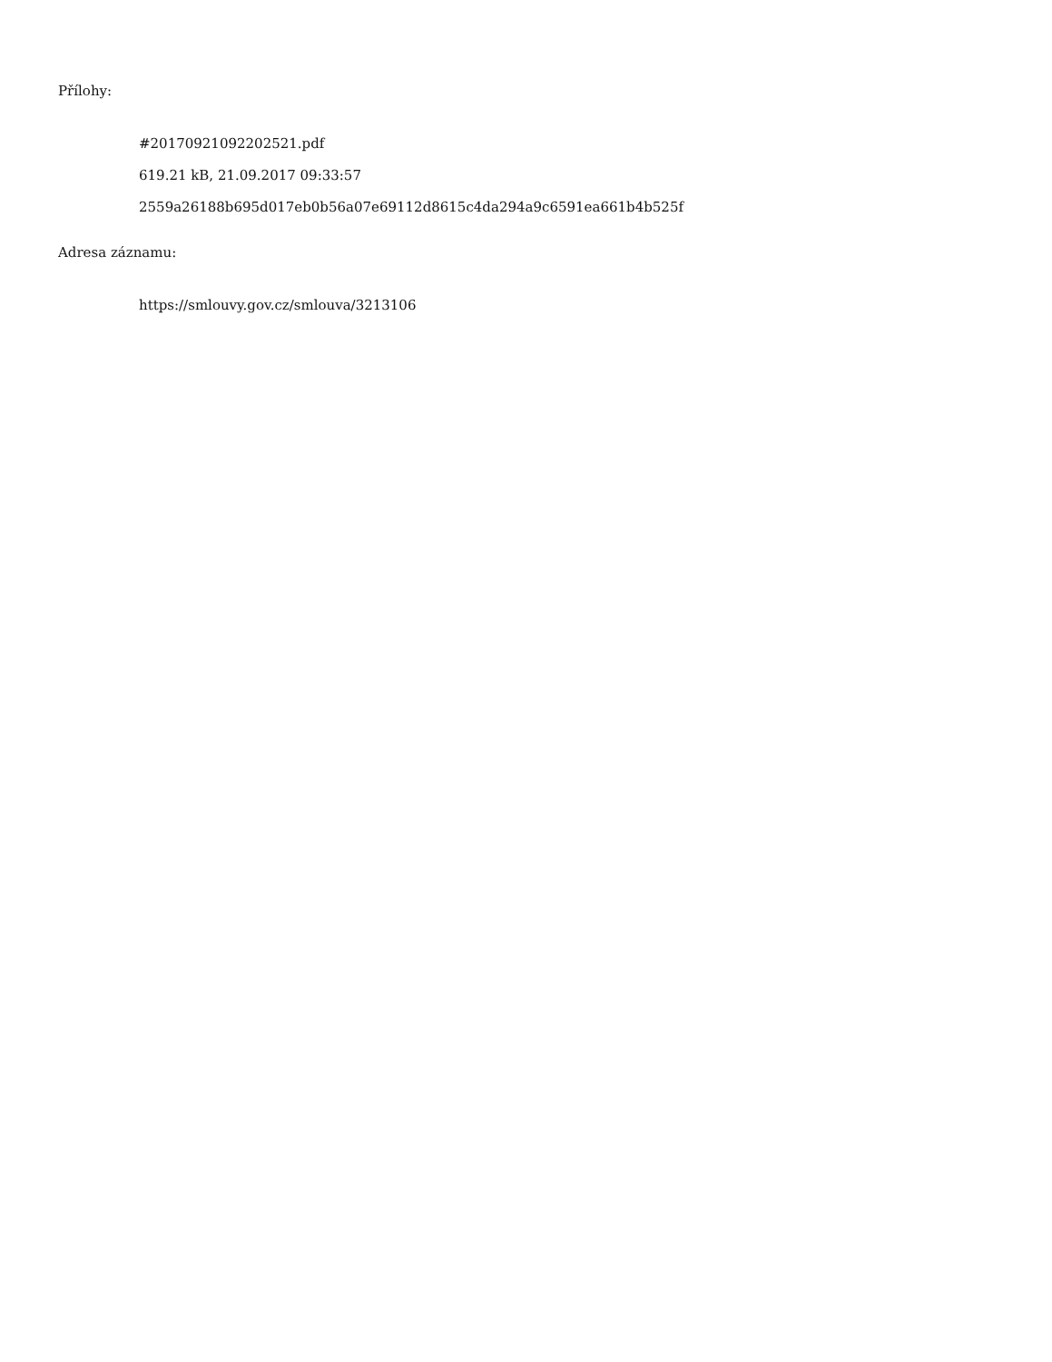Přílohy:
#20170921092202521.pdf
619.21 kB, 21.09.2017 09:33:57
2559a26188b695d017eb0b56a07e69112d8615c4da294a9c6591ea661b4b525f
Adresa záznamu:
https://smlouvy.gov.cz/smlouva/3213106